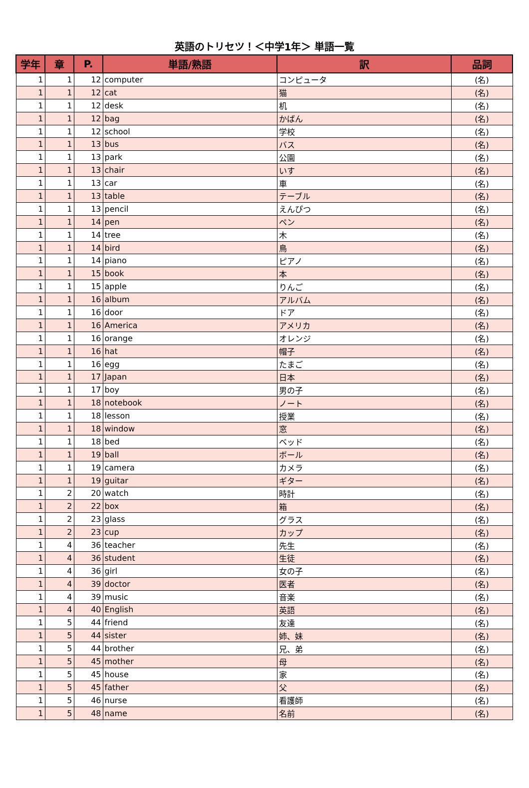英語のトリセツ！＜中学1年＞ 単語一覧
| 学年 | 章 | P. | 単語/熟語 | 訳 | 品詞 |
| --- | --- | --- | --- | --- | --- |
| 1 | 1 | 12 | computer | コンピュータ | (名) |
| 1 | 1 | 12 | cat | 猫 | (名) |
| 1 | 1 | 12 | desk | 机 | (名) |
| 1 | 1 | 12 | bag | かばん | (名) |
| 1 | 1 | 12 | school | 学校 | (名) |
| 1 | 1 | 13 | bus | バス | (名) |
| 1 | 1 | 13 | park | 公園 | (名) |
| 1 | 1 | 13 | chair | いす | (名) |
| 1 | 1 | 13 | car | 車 | (名) |
| 1 | 1 | 13 | table | テーブル | (名) |
| 1 | 1 | 13 | pencil | えんぴつ | (名) |
| 1 | 1 | 14 | pen | ペン | (名) |
| 1 | 1 | 14 | tree | 木 | (名) |
| 1 | 1 | 14 | bird | 鳥 | (名) |
| 1 | 1 | 14 | piano | ピアノ | (名) |
| 1 | 1 | 15 | book | 本 | (名) |
| 1 | 1 | 15 | apple | りんご | (名) |
| 1 | 1 | 16 | album | アルバム | (名) |
| 1 | 1 | 16 | door | ドア | (名) |
| 1 | 1 | 16 | America | アメリカ | (名) |
| 1 | 1 | 16 | orange | オレンジ | (名) |
| 1 | 1 | 16 | hat | 帽子 | (名) |
| 1 | 1 | 16 | egg | たまご | (名) |
| 1 | 1 | 17 | Japan | 日本 | (名) |
| 1 | 1 | 17 | boy | 男の子 | (名) |
| 1 | 1 | 18 | notebook | ノート | (名) |
| 1 | 1 | 18 | lesson | 授業 | (名) |
| 1 | 1 | 18 | window | 窓 | (名) |
| 1 | 1 | 18 | bed | ベッド | (名) |
| 1 | 1 | 19 | ball | ボール | (名) |
| 1 | 1 | 19 | camera | カメラ | (名) |
| 1 | 1 | 19 | guitar | ギター | (名) |
| 1 | 2 | 20 | watch | 時計 | (名) |
| 1 | 2 | 22 | box | 箱 | (名) |
| 1 | 2 | 23 | glass | グラス | (名) |
| 1 | 2 | 23 | cup | カップ | (名) |
| 1 | 4 | 36 | teacher | 先生 | (名) |
| 1 | 4 | 36 | student | 生徒 | (名) |
| 1 | 4 | 36 | girl | 女の子 | (名) |
| 1 | 4 | 39 | doctor | 医者 | (名) |
| 1 | 4 | 39 | music | 音楽 | (名) |
| 1 | 4 | 40 | English | 英語 | (名) |
| 1 | 5 | 44 | friend | 友達 | (名) |
| 1 | 5 | 44 | sister | 姉、妹 | (名) |
| 1 | 5 | 44 | brother | 兄、弟 | (名) |
| 1 | 5 | 45 | mother | 母 | (名) |
| 1 | 5 | 45 | house | 家 | (名) |
| 1 | 5 | 45 | father | 父 | (名) |
| 1 | 5 | 46 | nurse | 看護師 | (名) |
| 1 | 5 | 48 | name | 名前 | (名) |